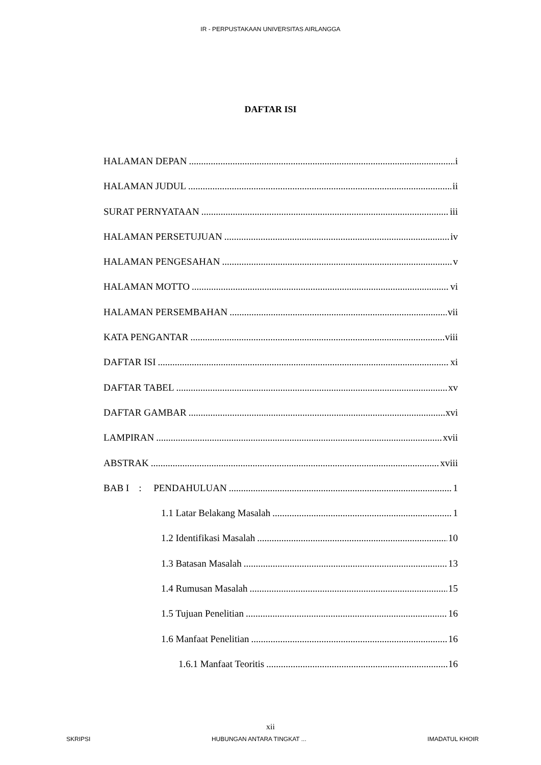IR - PERPUSTAKAAN UNIVERSITAS AIRLANGGA
DAFTAR ISI
HALAMAN DEPAN i
HALAMAN JUDUL ii
SURAT PERNYATAAN iii
HALAMAN PERSETUJUAN iv
HALAMAN PENGESAHAN v
HALAMAN MOTTO vi
HALAMAN PERSEMBAHAN vii
KATA PENGANTAR viii
DAFTAR ISI xi
DAFTAR TABEL xv
DAFTAR GAMBAR xvi
LAMPIRAN xvii
ABSTRAK xviii
BAB I : PENDAHULUAN 1
1.1 Latar Belakang Masalah 1
1.2 Identifikasi Masalah 10
1.3 Batasan Masalah 13
1.4 Rumusan Masalah 15
1.5 Tujuan Penelitian 16
1.6 Manfaat Penelitian 16
1.6.1 Manfaat Teoritis 16
xii
SKRIPSI HUBUNGAN ANTARA TINGKAT ... IMADATUL KHOIR